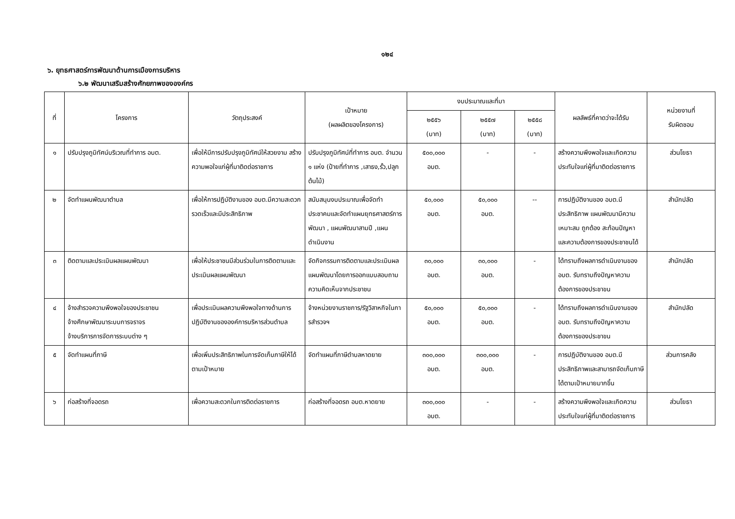๑๒๔
๖. ยุทธศาสตร์การพัฒนาด้านการเมืองการบริหาร
๖.๒ พัฒนาเสริมสร้างศักยภาพขององค์กร
| ที่ | โครงการ | วัตถุประสงค์ | เป้าหมาย (ผลผลิตของโครงการ) | งบประมาณและที่มา | | | ผลลัพธ์ที่คาดว่าจะได้รับ | หน่วยงานที่ รับผิดชอบ |
| --- | --- | --- | --- | --- | --- | --- | --- | --- |
| | | | | ๒๕๕๖ (บาท) | ๒๕๕๗ (บาท) | ๒๕๕๘ (บาท) | | |
| ๑ | ปรับปรุงภูมิทัศน์บริเวณที่ทำการ อบต. | เพื่อให้มีการปรับปรุงภูมิทัศน์ให้สวยงาม สร้างความพอใจแก่ผู้ที่มาติดต่อราชการ | ปรับปรุงภูมิทัศน์ที่ทำการ อบต. จำนวน ๑ แห่ง (ป้ายที่ทำการ ,เสาธง,รั้ว,ปลูกต้นไม้) | ๕๐๐,๐๐๐ อบต. | - | - | สร้างความพึงพอใจและเกิดความประทับใจแก่ผู้ที่มาติดต่อราชการ | ส่วนโยธา |
| ๒ | จัดทำแผนพัฒนาตำบล | เพื่อให้การปฏิบัติงานของ อบต.มีความสะดวก รวดเร็วและมีประสิทธิภาพ | สนับสนุนงบประมาณเพื่อจัดทำประชาคมและจัดทำแผนยุทธศาสตร์การพัฒนา , แผนพัฒนาสามปี ,แผนดำเนินงาน | ๕๐,๐๐๐ อบต. | ๕๐,๐๐๐ อบต. | -- | การปฏิบัติงานของ อบต.มีประสิทธิภาพ แผนพัฒนามีความเหมาะสม ถูกต้อง สะท้อนปัญหาและความต้องการของประชาชนได้ | สำนักปลัด |
| ๓ | ติดตามและประเมินผลแผนพัฒนา | เพื่อให้ประชาชนมีส่วนร่วมในการติดตามและประเมินผลแผนพัฒนา | จัดกิจกรรมการติดตามและประเมินผลแผนพัฒนาโดยการออกแบบสอบถามความคิดเห็นจากประชาชน | ๓๐,๐๐๐ อบต. | ๓๐,๐๐๐ อบต. | - | ได้ทราบถึงผลการดำเนินงานของ อบต. รับทราบถึงปัญหาความต้องการของประชาขน | สำนักปลัด |
| ๔ | จ้างสำรวจความพึงพอใจของประชาชน จ้างศึกษาพัฒนาระบบการจราจร จ้างบริการการจัดการระบบต่าง ๆ | เพื่อประเมินผลความพึงพอใจทางด้านการปฏิบัติงานขององค์การบริหารส่วนตำบล | จ้างหน่วยงานราชการ/รัฐวิสาหกิจในการสำรวจฯ | ๕๐,๐๐๐ อบต. | ๕๐,๐๐๐ อบต. | - | ได้ทราบถึงผลการดำเนินงานของ อบต. รับทราบถึงปัญหาความต้องการของประชาขน | สำนักปลัด |
| ๕ | จัดทำแผนที่ภาษี | เพื่อเพิ่มประสิทธิภาพในการจัดเก็บภาษีให้ได้ตามเป้าหมาย | จัดทำแผนที่ภาษีตำบลหาดยาย | ๓๐๐,๐๐๐ อบต. | ๓๐๐,๐๐๐ อบต. | - | การปฏิบัติงานของ อบต.มีประสิทธิภาพและสามารถจัดเก็บภาษีได้ตามเป้าหมายมากขึ้น | ส่วนการคลัง |
| ๖ | ก่อสร้างที่จอดรถ | เพื่อความสะดวกในการติดต่อราชการ | ก่อสร้างที่จอดรถ อบต.หาดยาย | ๓๐๐,๐๐๐ อบต. | - | - | สร้างความพึงพอใจและเกิดความประทับใจแก่ผู้ที่มาติดต่อราชการ | ส่วนโยธา |